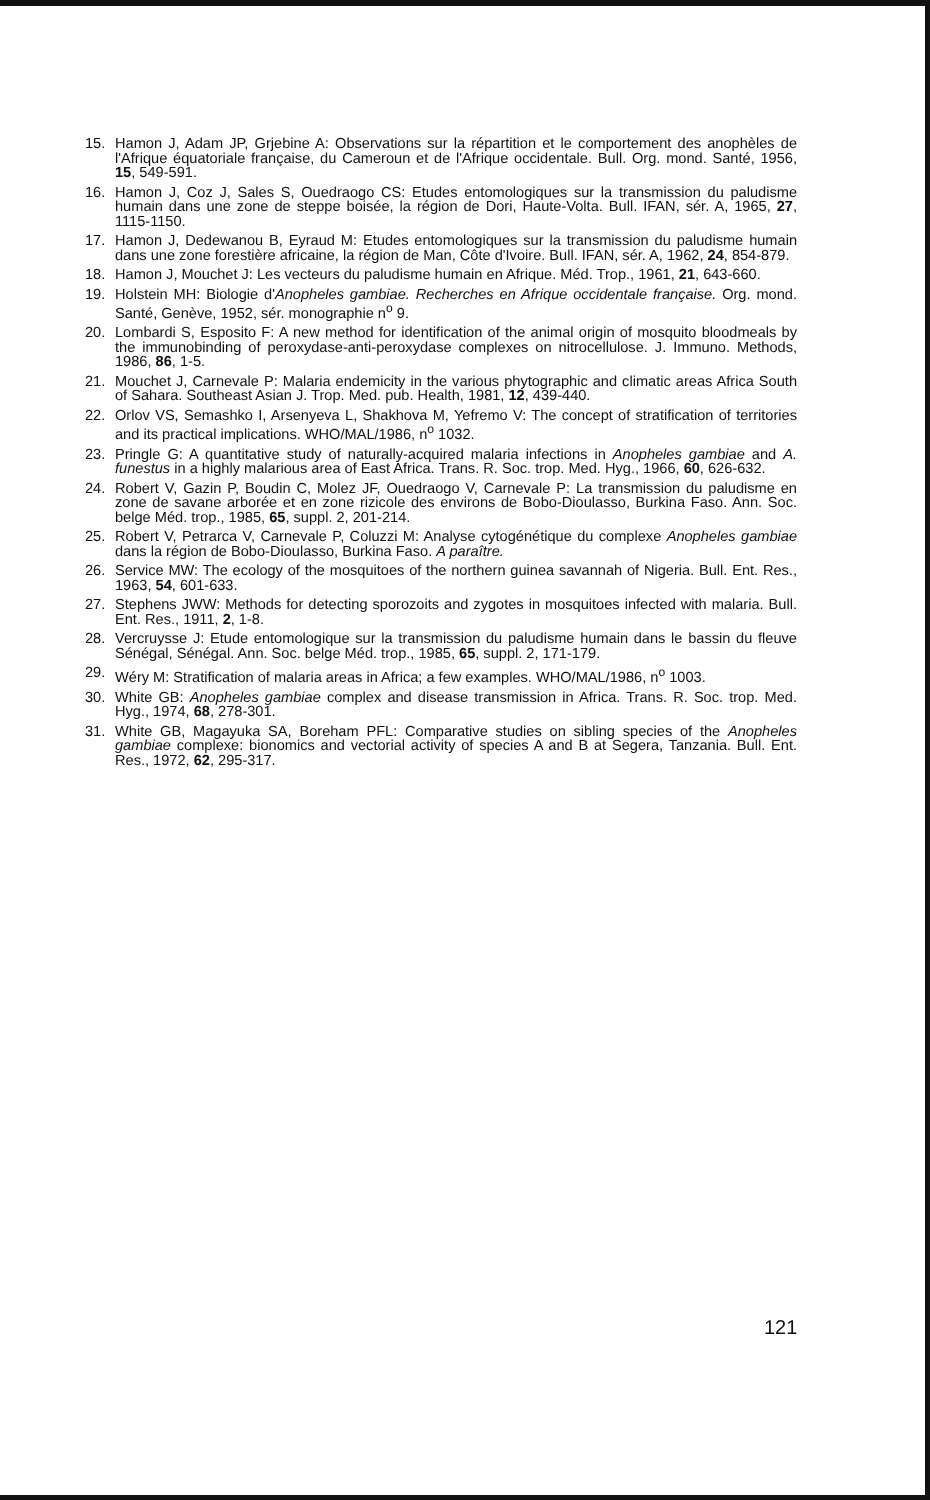15. Hamon J, Adam JP, Grjebine A: Observations sur la répartition et le comportement des anophèles de l'Afrique équatoriale française, du Cameroun et de l'Afrique occidentale. Bull. Org. mond. Santé, 1956, 15, 549-591.
16. Hamon J, Coz J, Sales S, Ouedraogo CS: Etudes entomologiques sur la transmission du paludisme humain dans une zone de steppe boisée, la région de Dori, Haute-Volta. Bull. IFAN, sér. A, 1965, 27, 1115-1150.
17. Hamon J, Dedewanou B, Eyraud M: Etudes entomologiques sur la transmission du paludisme humain dans une zone forestière africaine, la région de Man, Côte d'Ivoire. Bull. IFAN, sér. A, 1962, 24, 854-879.
18. Hamon J, Mouchet J: Les vecteurs du paludisme humain en Afrique. Méd. Trop., 1961, 21, 643-660.
19. Holstein MH: Biologie d'Anopheles gambiae. Recherches en Afrique occidentale française. Org. mond. Santé, Genève, 1952, sér. monographie n<sup>o</sup> 9.
20. Lombardi S, Esposito F: A new method for identification of the animal origin of mosquito bloodmeals by the immunobinding of peroxydase-anti-peroxydase complexes on nitrocellulose. J. Immuno. Methods, 1986, 86, 1-5.
21. Mouchet J, Carnevale P: Malaria endemicity in the various phytographic and climatic areas Africa South of Sahara. Southeast Asian J. Trop. Med. pub. Health, 1981, 12, 439-440.
22. Orlov VS, Semashko I, Arsenyeva L, Shakhova M, Yefremo V: The concept of stratification of territories and its practical implications. WHO/MAL/1986, n<sup>o</sup> 1032.
23. Pringle G: A quantitative study of naturally-acquired malaria infections in Anopheles gambiae and A. funestus in a highly malarious area of East Africa. Trans. R. Soc. trop. Med. Hyg., 1966, 60, 626-632.
24. Robert V, Gazin P, Boudin C, Molez JF, Ouedraogo V, Carnevale P: La transmission du paludisme en zone de savane arborée et en zone rizicole des environs de Bobo-Dioulasso, Burkina Faso. Ann. Soc. belge Méd. trop., 1985, 65, suppl. 2, 201-214.
25. Robert V, Petrarca V, Carnevale P, Coluzzi M: Analyse cytogénétique du complexe Anopheles gambiae dans la région de Bobo-Dioulasso, Burkina Faso. A paraître.
26. Service MW: The ecology of the mosquitoes of the northern guinea savannah of Nigeria. Bull. Ent. Res., 1963, 54, 601-633.
27. Stephens JWW: Methods for detecting sporozoits and zygotes in mosquitoes infected with malaria. Bull. Ent. Res., 1911, 2, 1-8.
28. Vercruysse J: Etude entomologique sur la transmission du paludisme humain dans le bassin du fleuve Sénégal, Sénégal. Ann. Soc. belge Méd. trop., 1985, 65, suppl. 2, 171-179.
29. Wéry M: Stratification of malaria areas in Africa; a few examples. WHO/MAL/1986, n<sup>o</sup> 1003.
30. White GB: Anopheles gambiae complex and disease transmission in Africa. Trans. R. Soc. trop. Med. Hyg., 1974, 68, 278-301.
31. White GB, Magayuka SA, Boreham PFL: Comparative studies on sibling species of the Anopheles gambiae complexe: bionomics and vectorial activity of species A and B at Segera, Tanzania. Bull. Ent. Res., 1972, 62, 295-317.
121